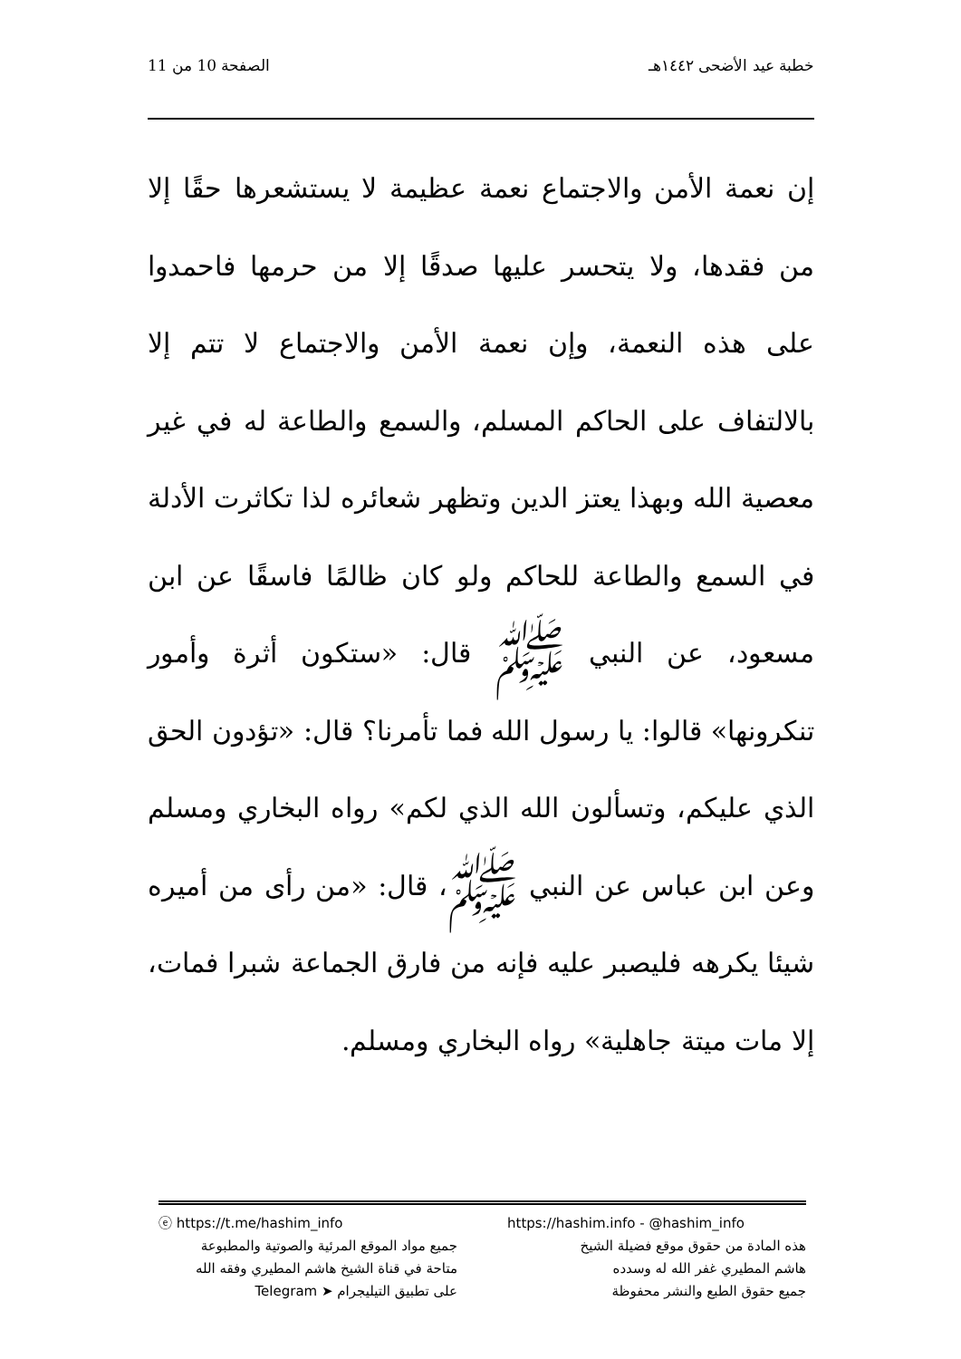خطبة عيد الأضحى ١٤٤٢هـ الصفحة 10 من 11
إن نعمة الأمن والاجتماع نعمة عظيمة لا يستشعرها حقًا إلا من فقدها، ولا يتحسر عليها صدقًا إلا من حرمها فاحمدوا على هذه النعمة، وإن نعمة الأمن والاجتماع لا تتم إلا بالالتفاف على الحاكم المسلم، والسمع والطاعة له في غير معصية الله وبهذا يعتز الدين وتظهر شعائره لذا تكاثرت الأدلة في السمع والطاعة للحاكم ولو كان ظالمًا فاسقًا عن ابن مسعود، عن النبي ﷺ قال: «ستكون أثرة وأمور تنكرونها» قالوا: يا رسول الله فما تأمرنا؟ قال: «تؤدون الحق الذي عليكم، وتسألون الله الذي لكم» رواه البخاري ومسلم وعن ابن عباس عن النبي ﷺ، قال: «من رأى من أميره شيئا يكرهه فليصبر عليه فإنه من فارق الجماعة شبرا فمات، إلا مات ميتة جاهلية» رواه البخاري ومسلم.
ⓔ https://t.me/hashim_info
جميع مواد الموقع المرئية والصوتية والمطبوعة
متاحة في قناة الشيخ هاشم المطيري وفقه الله
على تطبيق التيليجرام ➤ Telegram
https://hashim.info - @hashim_info
هذه المادة من حقوق موقع فضيلة الشيخ
هاشم المطيري غفر الله له وسدده
جميع حقوق الطبع والنشر محفوظة